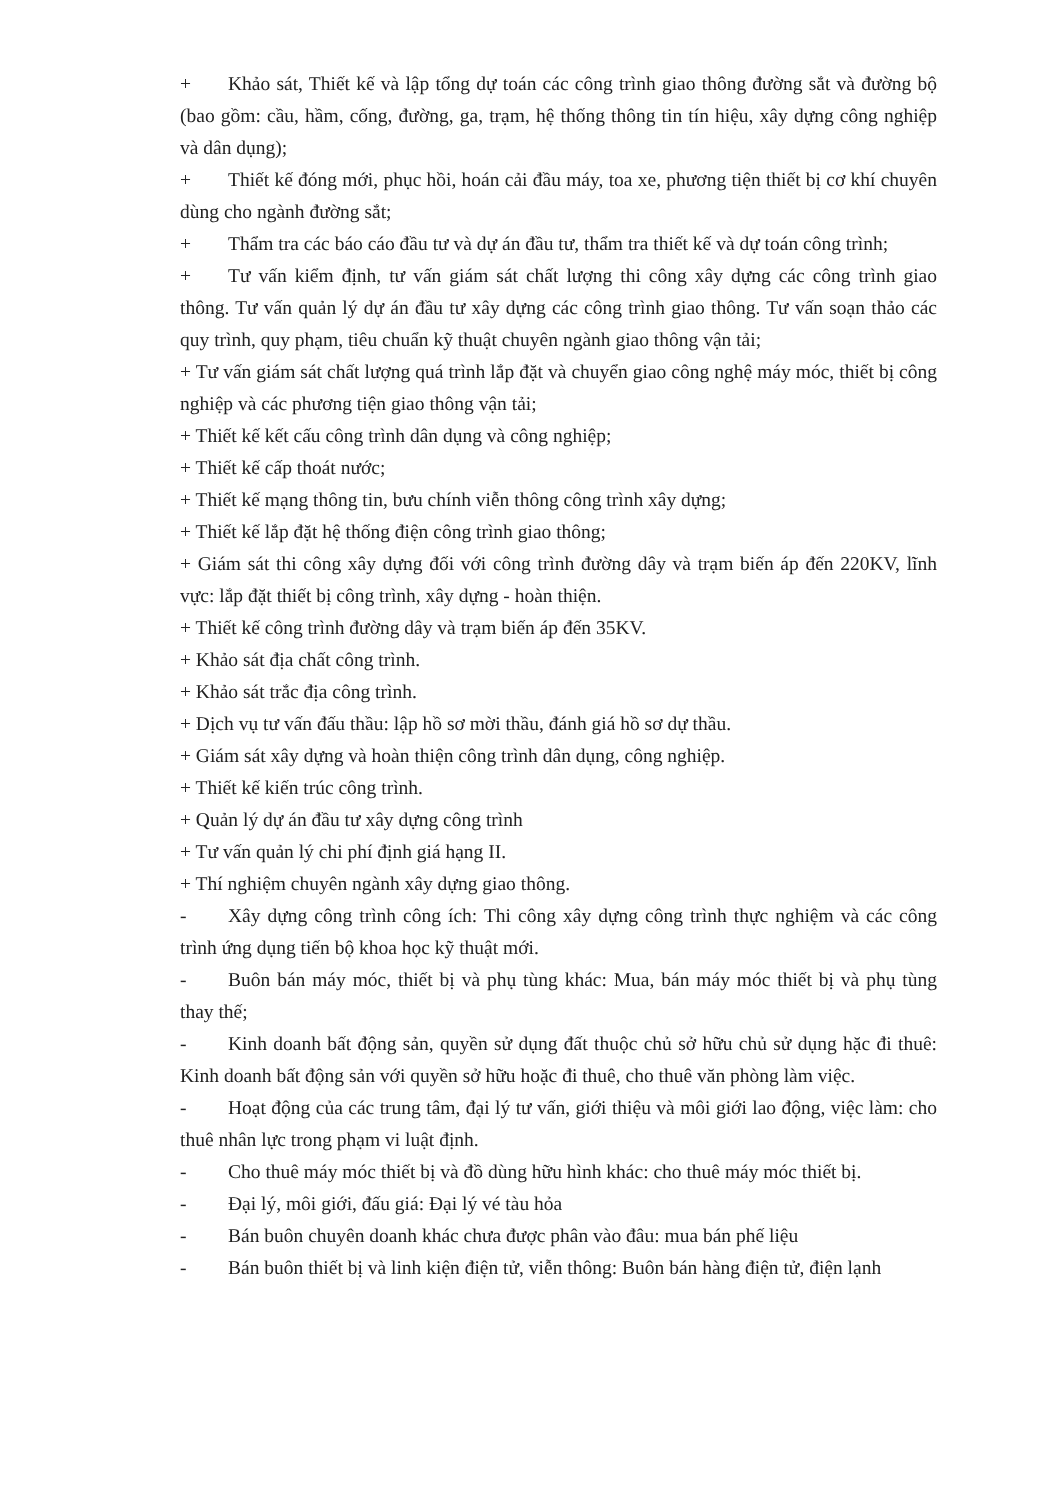+ Khảo sát, Thiết kế và lập tổng dự toán các công trình giao thông đường sắt và đường bộ (bao gồm: cầu, hầm, cống, đường, ga, trạm, hệ thống thông tin tín hiệu, xây dựng công nghiệp và dân dụng);
+ Thiết kế đóng mới, phục hồi, hoán cải đầu máy, toa xe, phương tiện thiết bị cơ khí chuyên dùng cho ngành đường sắt;
+ Thẩm tra các báo cáo đầu tư và dự án đầu tư, thẩm tra thiết kế và dự toán công trình;
+ Tư vấn kiểm định, tư vấn giám sát chất lượng thi công xây dựng các công trình giao thông. Tư vấn quản lý dự án đầu tư xây dựng các công trình giao thông. Tư vấn soạn thảo các quy trình, quy phạm, tiêu chuẩn kỹ thuật chuyên ngành giao thông vận tải;
+ Tư vấn giám sát chất lượng quá trình lắp đặt và chuyển giao công nghệ máy móc, thiết bị công nghiệp và các phương tiện giao thông vận tải;
+ Thiết kế kết cấu công trình dân dụng và công nghiệp;
+ Thiết kế cấp thoát nước;
+ Thiết kế mạng thông tin, bưu chính viễn thông công trình xây dựng;
+ Thiết kế lắp đặt hệ thống điện công trình giao thông;
+ Giám sát thi công xây dựng đối với công trình đường dây và trạm biến áp đến 220KV, lĩnh vực: lắp đặt thiết bị công trình, xây dựng - hoàn thiện.
+ Thiết kế công trình đường dây và trạm biến áp đến 35KV.
+ Khảo sát địa chất công trình.
+ Khảo sát trắc địa công trình.
+ Dịch vụ tư vấn đấu thầu: lập hồ sơ mời thầu, đánh giá hồ sơ dự thầu.
+ Giám sát xây dựng và hoàn thiện công trình dân dụng, công nghiệp.
+ Thiết kế kiến trúc công trình.
+ Quản lý dự án đầu tư xây dựng công trình
+ Tư vấn quản lý chi phí định giá hạng II.
+ Thí nghiệm chuyên ngành xây dựng giao thông.
- Xây dựng công trình công ích: Thi công xây dựng công trình thực nghiệm và các công trình ứng dụng tiến bộ khoa học kỹ thuật mới.
- Buôn bán máy móc, thiết bị và phụ tùng khác: Mua, bán máy móc thiết bị và phụ tùng thay thế;
- Kinh doanh bất động sản, quyền sử dụng đất thuộc chủ sở hữu chủ sử dụng hặc đi thuê: Kinh doanh bất động sản với quyền sở hữu hoặc đi thuê, cho thuê văn phòng làm việc.
- Hoạt động của các trung tâm, đại lý tư vấn, giới thiệu và môi giới lao động, việc làm: cho thuê nhân lực trong phạm vi luật định.
- Cho thuê máy móc thiết bị và đồ dùng hữu hình khác: cho thuê máy móc thiết bị.
- Đại lý, môi giới, đấu giá: Đại lý vé tàu hỏa
- Bán buôn chuyên doanh khác chưa được phân vào đâu: mua bán phế liệu
- Bán buôn thiết bị và linh kiện điện tử, viễn thông: Buôn bán hàng điện tử, điện lạnh